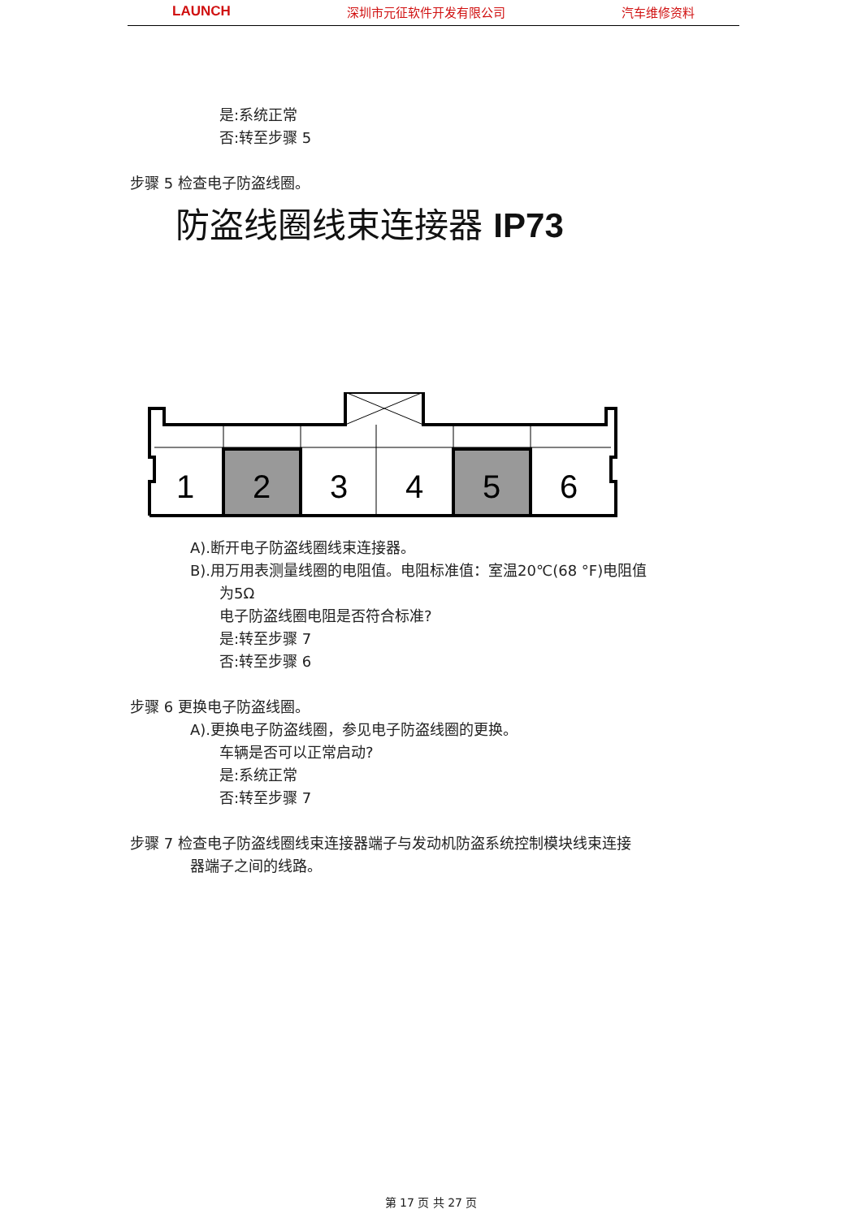LAUNCH 深圳市元征软件开发有限公司 汽车维修资料
是:系统正常
否:转至步骤 5
步骤 5 检查电子防盗线圈。
防盗线圈线束连接器 IP73
1
2
3
4
5
6
A).断开电子防盗线圈线束连接器。
B).用万用表测量线圈的电阻值。电阻标准值：室温20℃(68 °F)电阻值
为5Ω
电子防盗线圈电阻是否符合标准?
是:转至步骤 7
否:转至步骤 6
步骤 6 更换电子防盗线圈。
A).更换电子防盗线圈，参见电子防盗线圈的更换。
车辆是否可以正常启动?
是:系统正常
否:转至步骤 7
步骤 7 检查电子防盗线圈线束连接器端子与发动机防盗系统控制模块线束连接
器端子之间的线路。
第 17 页 共 27 页